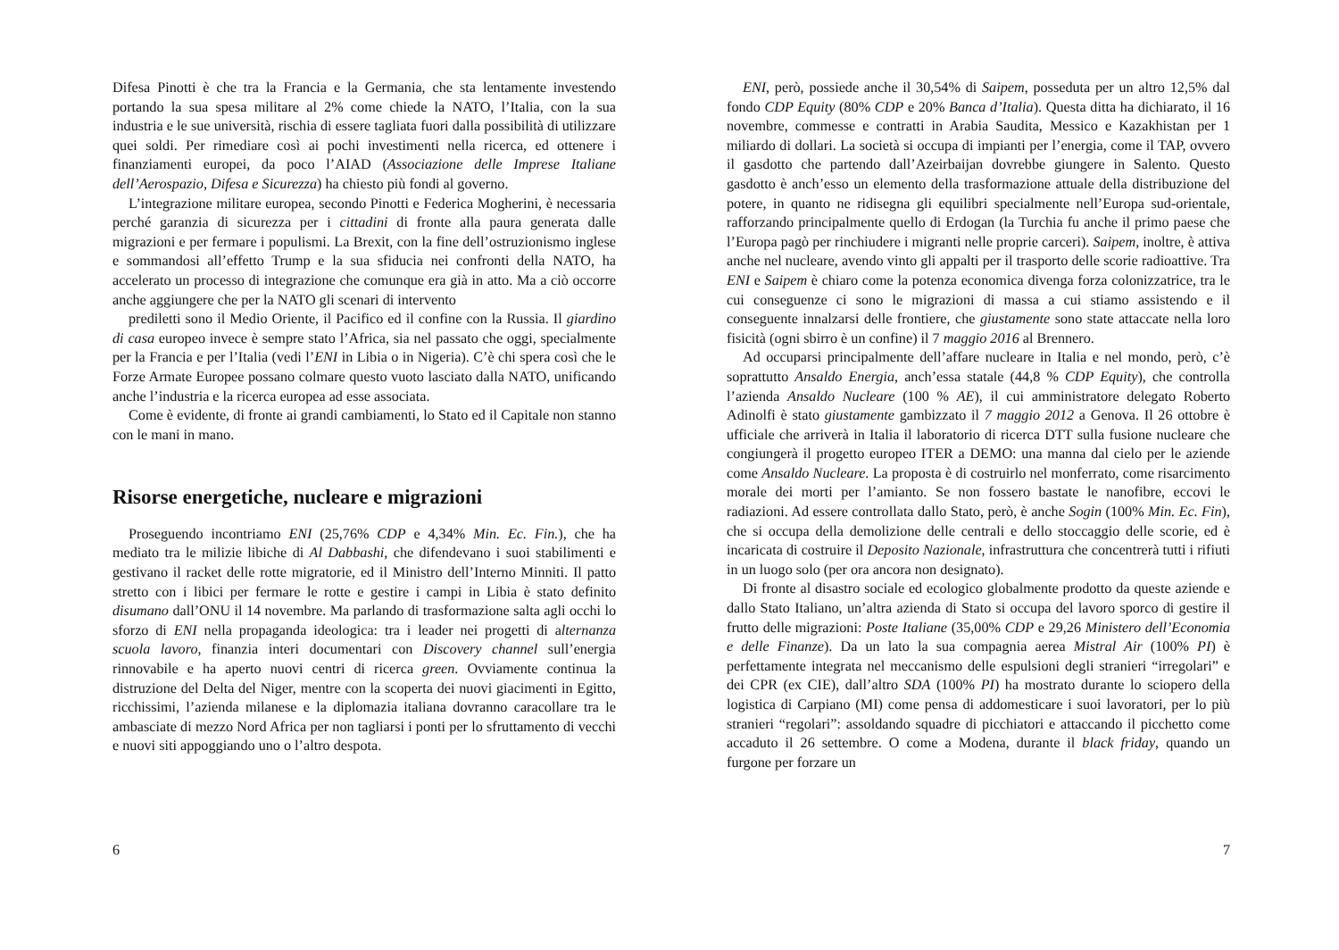Difesa Pinotti è che tra la Francia e la Germania, che sta lentamente investendo portando la sua spesa militare al 2% come chiede la NATO, l’Italia, con la sua industria e le sue università, rischia di essere tagliata fuori dalla possibilità di utilizzare quei soldi. Per rimediare così ai pochi investimenti nella ricerca, ed ottenere i finanziamenti europei, da poco l’AIAD (Associazione delle Imprese Italiane dell’Aerospazio, Difesa e Sicurezza) ha chiesto più fondi al governo.
L’integrazione militare europea, secondo Pinotti e Federica Mogherini, è necessaria perché garanzia di sicurezza per i cittadini di fronte alla paura generata dalle migrazioni e per fermare i populismi. La Brexit, con la fine dell’ostruzionismo inglese e sommandosi all’effetto Trump e la sua sfiducia nei confronti della NATO, ha accelerato un processo di integrazione che comunque era già in atto. Ma a ciò occorre anche aggiungere che per la NATO gli scenari di intervento
prediletti sono il Medio Oriente, il Pacifico ed il confine con la Russia. Il giardino di casa europeo invece è sempre stato l’Africa, sia nel passato che oggi, specialmente per la Francia e per l’Italia (vedi l’ENI in Libia o in Nigeria). C’è chi spera così che le Forze Armate Europee possano colmare questo vuoto lasciato dalla NATO, unificando anche l’industria e la ricerca europea ad esse associata.
Come è evidente, di fronte ai grandi cambiamenti, lo Stato ed il Capitale non stanno con le mani in mano.
Risorse energetiche, nucleare e migrazioni
Proseguendo incontriamo ENI (25,76% CDP e 4,34% Min. Ec. Fin.), che ha mediato tra le milizie libiche di Al Dabbashi, che difendevano i suoi stabilimenti e gestivano il racket delle rotte migratorie, ed il Ministro dell’Interno Minniti. Il patto stretto con i libici per fermare le rotte e gestire i campi in Libia è stato definito disumano dall’ONU il 14 novembre. Ma parlando di trasformazione salta agli occhi lo sforzo di ENI nella propaganda ideologica: tra i leader nei progetti di alternanza scuola lavoro, finanzia interi documentari con Discovery channel sull’energia rinnovabile e ha aperto nuovi centri di ricerca green. Ovviamente continua la distruzione del Delta del Niger, mentre con la scoperta dei nuovi giacimenti in Egitto, ricchissimi, l’azienda milanese e la diplomazia italiana dovranno caracollare tra le ambasciate di mezzo Nord Africa per non tagliarsi i ponti per lo sfruttamento di vecchi e nuovi siti appoggiando uno o l’altro despota.
6
ENI, però, possiede anche il 30,54% di Saipem, posseduta per un altro 12,5% dal fondo CDP Equity (80% CDP e 20% Banca d’Italia). Questa ditta ha dichiarato, il 16 novembre, commesse e contratti in Arabia Saudita, Messico e Kazakhistan per 1 miliardo di dollari. La società si occupa di impianti per l’energia, come il TAP, ovvero il gasdotto che partendo dall’Azeirbaijan dovrebbe giungere in Salento. Questo gasdotto è anch’esso un elemento della trasformazione attuale della distribuzione del potere, in quanto ne ridisegna gli equilibri specialmente nell’Europa sud-orientale, rafforzando principalmente quello di Erdogan (la Turchia fu anche il primo paese che l’Europa pagò per rinchiudere i migranti nelle proprie carceri). Saipem, inoltre, è attiva anche nel nucleare, avendo vinto gli appalti per il trasporto delle scorie radioattive. Tra ENI e Saipem è chiaro come la potenza economica divenga forza colonizzatrice, tra le cui conseguenze ci sono le migrazioni di massa a cui stiamo assistendo e il conseguente innalzarsi delle frontiere, che giustamente sono state attaccate nella loro fisicità (ogni sbirro è un confine) il 7 maggio 2016 al Brennero.
Ad occuparsi principalmente dell’affare nucleare in Italia e nel mondo, però, c’è soprattutto Ansaldo Energia, anch’essa statale (44,8 % CDP Equity), che controlla l’azienda Ansaldo Nucleare (100 % AE), il cui amministratore delegato Roberto Adinolfi è stato giustamente gambizzato il 7 maggio 2012 a Genova. Il 26 ottobre è ufficiale che arriverà in Italia il laboratorio di ricerca DTT sulla fusione nucleare che congiungerà il progetto europeo ITER a DEMO: una manna dal cielo per le aziende come Ansaldo Nucleare. La proposta è di costruirlo nel monferrato, come risarcimento morale dei morti per l’amianto. Se non fossero bastate le nanofibre, eccovi le radiazioni. Ad essere controllata dallo Stato, però, è anche Sogin (100% Min. Ec. Fin), che si occupa della demolizione delle centrali e dello stoccaggio delle scorie, ed è incaricata di costruire il Deposito Nazionale, infrastruttura che concentrerà tutti i rifiuti in un luogo solo (per ora ancora non designato).
Di fronte al disastro sociale ed ecologico globalmente prodotto da queste aziende e dallo Stato Italiano, un’altra azienda di Stato si occupa del lavoro sporco di gestire il frutto delle migrazioni: Poste Italiane (35,00% CDP e 29,26 Ministero dell’Economia e delle Finanze). Da un lato la sua compagnia aerea Mistral Air (100% PI) è perfettamente integrata nel meccanismo delle espulsioni degli stranieri “irregolari” e dei CPR (ex CIE), dall’altro SDA (100% PI) ha mostrato durante lo sciopero della logistica di Carpiano (MI) come pensa di addomesticare i suoi lavoratori, per lo più stranieri “regolari”: assoldando squadre di picchiatori e attaccando il picchetto come accaduto il 26 settembre. O come a Modena, durante il black friday, quando un furgone per forzare un
7